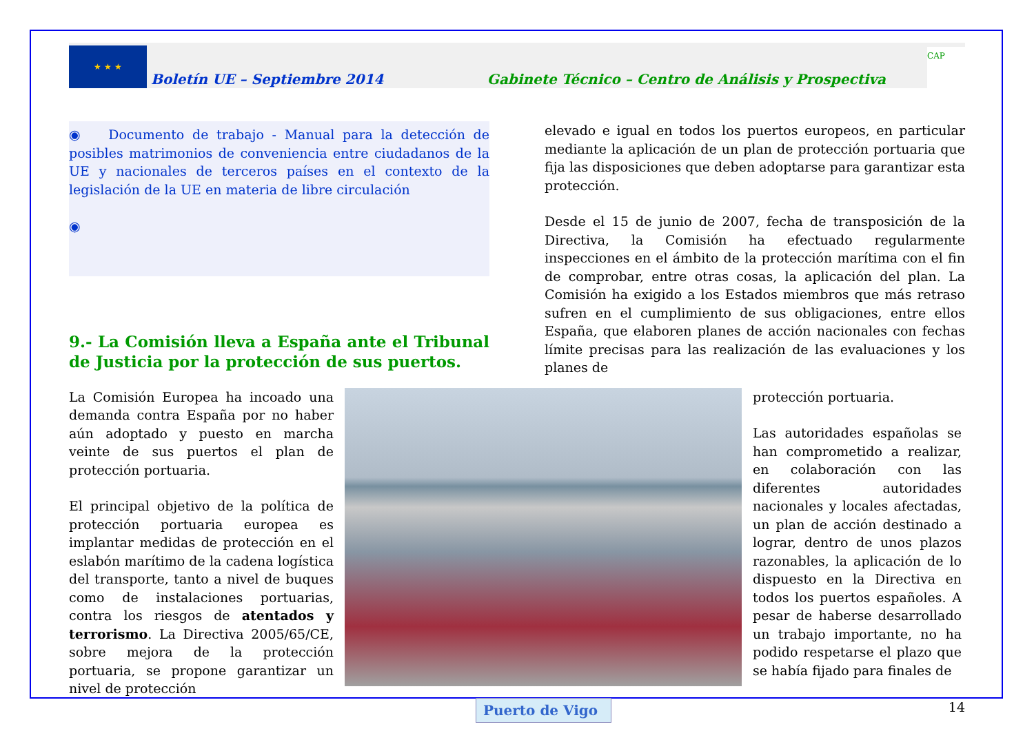★ ★ ★
Boletín UE – Septiembre 2014
Gabinete Técnico – Centro de Análisis y Prospectiva
CAP
◉ Documento de trabajo - Manual para la detección de posibles matrimonios de conveniencia entre ciudadanos de la UE y nacionales de terceros países en el contexto de la legislación de la UE en materia de libre circulación
◉
9.- La Comisión lleva a España ante el Tribunal de Justicia por la protección de sus puertos.
elevado e igual en todos los puertos europeos, en particular mediante la aplicación de un plan de protección portuaria que fija las disposiciones que deben adoptarse para garantizar esta protección.
Desde el 15 de junio de 2007, fecha de transposición de la Directiva, la Comisión ha efectuado regularmente inspecciones en el ámbito de la protección marítima con el fin de comprobar, entre otras cosas, la aplicación del plan. La Comisión ha exigido a los Estados miembros que más retraso sufren en el cumplimiento de sus obligaciones, entre ellos España, que elaboren planes de acción nacionales con fechas límite precisas para las realización de las evaluaciones y los planes de
La Comisión Europea ha incoado una demanda contra España por no haber aún adoptado y puesto en marcha veinte de sus puertos el plan de protección portuaria.
El principal objetivo de la política de protección portuaria europea es implantar medidas de protección en el eslabón marítimo de la cadena logística del transporte, tanto a nivel de buques como de instalaciones portuarias, contra los riesgos de atentados y terrorismo. La Directiva 2005/65/CE, sobre mejora de la protección portuaria, se propone garantizar un nivel de protección
protección portuaria.
Las autoridades españolas se han comprometido a realizar, en colaboración con las diferentes autoridades nacionales y locales afectadas, un plan de acción destinado a lograr, dentro de unos plazos razonables, la aplicación de lo dispuesto en la Directiva en todos los puertos españoles. A pesar de haberse desarrollado un trabajo importante, no ha podido respetarse el plazo que se había fijado para finales de
Puerto de Vigo
14